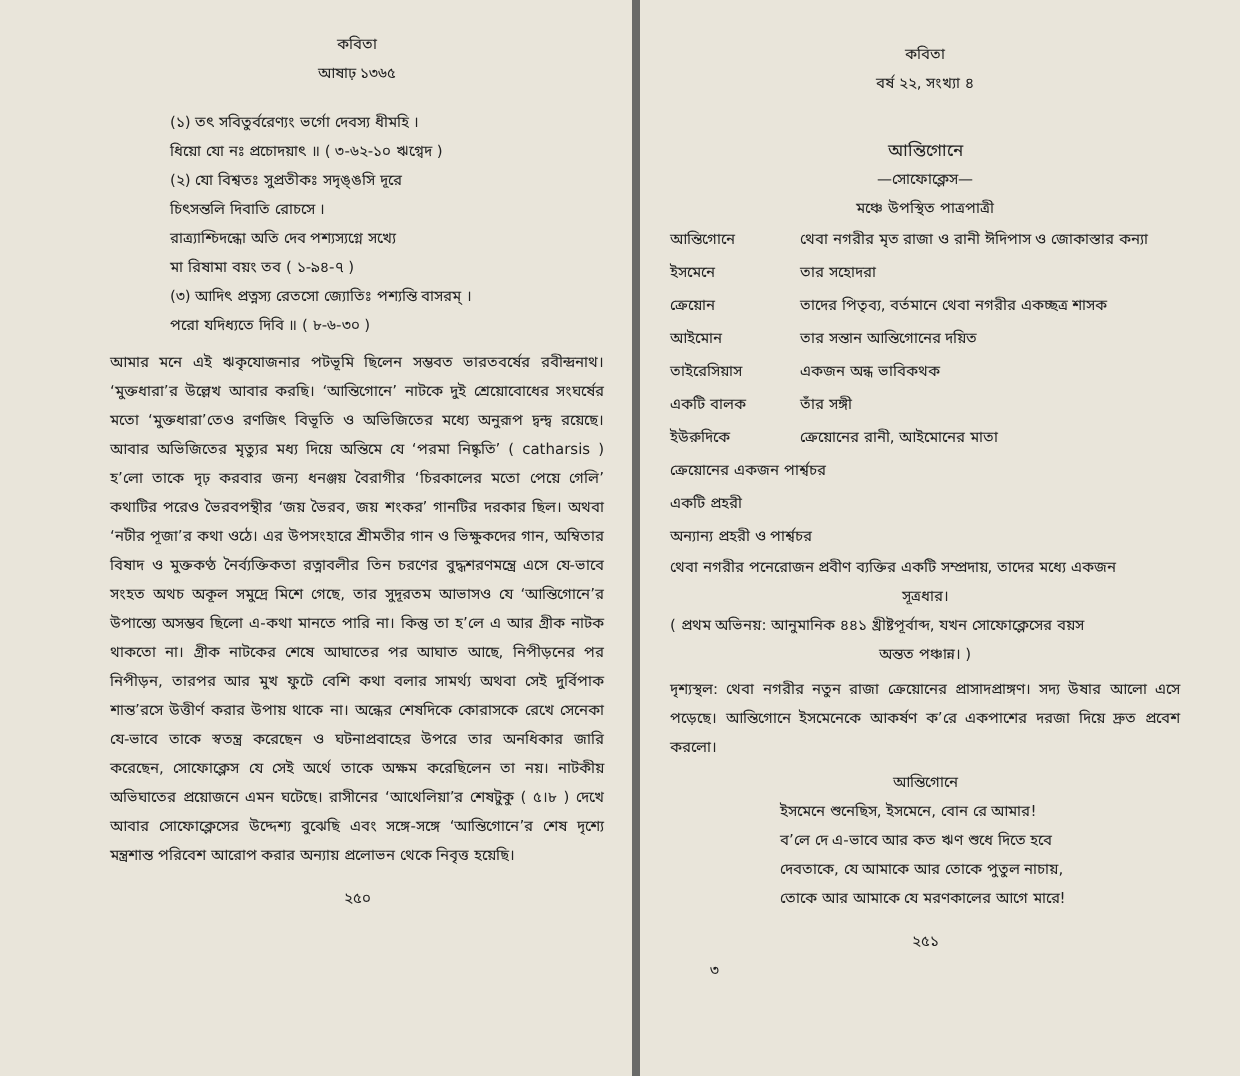কবিতা
আষাঢ় ১৩৬৫
(১) তৎ সবিতুর্বরেণ্যং ভর্গো দেবস্য ধীমহি ।
ধিয়ো যো নঃ প্রচোদয়াৎ ॥ ( ৩-৬২-১০ ঋগ্বেদ )
(২) যো বিশ্বতঃ সুপ্রতীকঃ সদৃঙ্ঙসি দূরে
চিৎসন্তলি দিবাতি রোচসে ।
রাত্র্যাশ্চিদন্ধো অতি দেব পশ্যস্যগ্নে সখ্যে
মা রিষামা বয়ং তব ( ১-৯৪-৭ )
(৩) আদিৎ প্রত্নস্য রেতসো জ্যোতিঃ পশ্যন্তি বাসরম্ ।
পরো যদিধ্যতে দিবি ॥ ( ৮-৬-৩০ )
আমার মনে এই ঋকৃযোজনার পটভূমি ছিলেন সম্ভবত ভারতবর্ষের রবীন্দ্রনাথ। ‘মুক্তধারা’র উল্লেখ আবার করছি। ‘আন্তিগোনে’ নাটকে দুই শ্রেয়োবোধের সংঘর্ষের মতো ‘মুক্তধারা’তেও রণজিৎ বিভূতি ও অভিজিতের মধ্যে অনুরূপ দ্বন্দ্ব রয়েছে। আবার অভিজিতের মৃত্যুর মধ্য দিয়ে অন্তিমে যে ‘পরমা নিষ্কৃতি’ ( catharsis ) হ’লো তাকে দৃঢ় করবার জন্য ধনঞ্জয় বৈরাগীর ‘চিরকালের মতো পেয়ে গেলি’ কথাটির পরেও ভৈরবপন্থীর ‘জয় ভৈরব, জয় শংকর’ গানটির দরকার ছিল। অথবা ‘নটীর পূজা’র কথা ওঠে। এর উপসংহারে শ্রীমতীর গান ও ভিক্ষুকদের গান, অম্বিতার বিষাদ ও মুক্তকণ্ঠ নৈর্ব্যক্তিকতা রত্নাবলীর তিন চরণের বুদ্ধশরণমন্ত্রে এসে যে-ভাবে সংহত অথচ অকূল সমুদ্রে মিশে গেছে, তার সুদূরতম আভাসও যে ‘আন্তিগোনে’র উপান্ত্যে অসম্ভব ছিলো এ-কথা মানতে পারি না। কিন্তু তা হ’লে এ আর গ্রীক নাটক থাকতো না। গ্রীক নাটকের শেষে আঘাতের পর আঘাত আছে, নিপীড়নের পর নিপীড়ন, তারপর আর মুখ ফুটে বেশি কথা বলার সামর্থ্য অথবা সেই দুর্বিপাক শান্ত’রসে উত্তীর্ণ করার উপায় থাকে না। অন্ধের শেষদিকে কোরাসকে রেখে সেনেকা যে-ভাবে তাকে স্বতন্ত্র করেছেন ও ঘটনাপ্রবাহের উপরে তার অনধিকার জারি করেছেন, সোফোক্লেস যে সেই অর্থে তাকে অক্ষম করেছিলেন তা নয়। নাটকীয় অভিঘাতের প্রয়োজনে এমন ঘটেছে। রাসীনের ‘আথেলিয়া’র শেষটুকু ( ৫।৮ ) দেখে আবার সোফোক্লেসের উদ্দেশ্য বুঝেছি এবং সঙ্গে-সঙ্গে ‘আন্তিগোনে’র শেষ দৃশ্যে মন্ত্রশান্ত পরিবেশ আরোপ করার অন্যায় প্রলোভন থেকে নিবৃত্ত হয়েছি।
২৫০
কবিতা
বর্ষ ২২, সংখ্যা ৪
আন্তিগোনে
—সোফোক্লেস—
মঞ্চে উপস্থিত পাত্রপাত্রী
| আন্তিগোনে | থেবা নগরীর মৃত রাজা ও রানী ঈদিপাস ও জোকাস্তার কন্যা |
| ইসমেনে | তার সহোদরা |
| ক্রেয়োন | তাদের পিতৃব্য, বর্তমানে থেবা নগরীর একচ্ছত্র শাসক |
| আইমোন | তার সন্তান আন্তিগোনের দয়িত |
| তাইরেসিয়াস | একজন অন্ধ ভাবিকথক |
| একটি বালক | তাঁর সঙ্গী |
| ইউরুদিকে | ক্রেয়োনের রানী, আইমোনের মাতা |
| ক্রেয়োনের একজন পার্শ্বচর | |
| একটি প্রহরী | |
| অন্যান্য প্রহরী ও পার্শ্বচর | |
থেবা নগরীর পনেরোজন প্রবীণ ব্যক্তির একটি সম্প্রদায়, তাদের মধ্যে একজন
সূত্রধার।
( প্রথম অভিনয়: আনুমানিক ৪৪১ খ্রীষ্টপূর্বাব্দ, যখন সোফোক্লেসের বয়স
অন্তত পঞ্চান্ন। )
দৃশ্যস্থল: থেবা নগরীর নতুন রাজা ক্রেয়োনের প্রাসাদপ্রাঙ্গণ। সদ্য উষার আলো এসে পড়েছে। আন্তিগোনে ইসমেনেকে আকর্ষণ ক’রে একপাশের দরজা দিয়ে দ্রুত প্রবেশ করলো।
আন্তিগোনে
ইসমেনে শুনেছিস, ইসমেনে, বোন রে আমার!
ব’লে দে এ-ভাবে আর কত ঋণ শুধে দিতে হবে
দেবতাকে, যে আমাকে আর তোকে পুতুল নাচায়,
তোকে আর আমাকে যে মরণকালের আগে মারে!
২৫১
৩